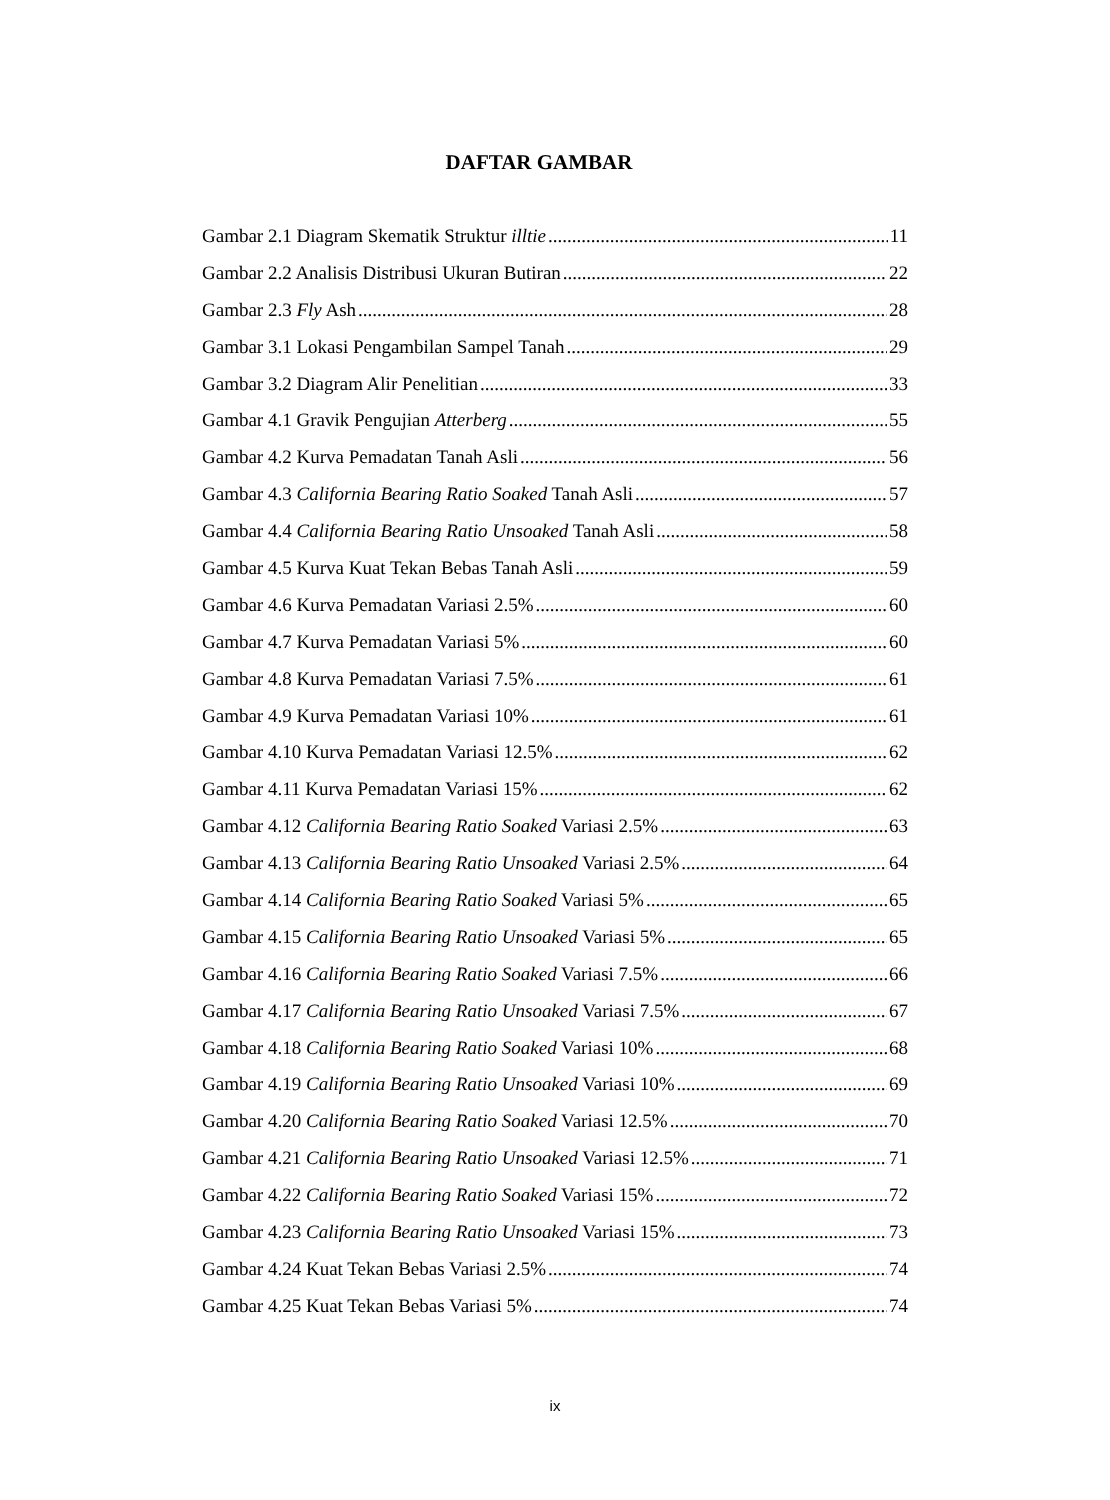DAFTAR GAMBAR
Gambar 2.1 Diagram Skematik Struktur illtie 11
Gambar 2.2 Analisis Distribusi Ukuran Butiran 22
Gambar 2.3 Fly Ash 28
Gambar 3.1 Lokasi Pengambilan Sampel Tanah 29
Gambar 3.2 Diagram Alir Penelitian 33
Gambar 4.1 Gravik Pengujian Atterberg 55
Gambar 4.2 Kurva Pemadatan Tanah Asli 56
Gambar 4.3 California Bearing Ratio Soaked Tanah Asli 57
Gambar 4.4 California Bearing Ratio Unsoaked Tanah Asli 58
Gambar 4.5 Kurva Kuat Tekan Bebas Tanah Asli 59
Gambar 4.6 Kurva Pemadatan Variasi 2.5% 60
Gambar 4.7 Kurva Pemadatan Variasi 5% 60
Gambar 4.8 Kurva Pemadatan Variasi 7.5% 61
Gambar 4.9 Kurva Pemadatan Variasi 10% 61
Gambar 4.10 Kurva Pemadatan Variasi 12.5% 62
Gambar 4.11 Kurva Pemadatan Variasi 15% 62
Gambar 4.12 California Bearing Ratio Soaked Variasi 2.5% 63
Gambar 4.13 California Bearing Ratio Unsoaked Variasi 2.5% 64
Gambar 4.14 California Bearing Ratio Soaked Variasi 5% 65
Gambar 4.15 California Bearing Ratio Unsoaked Variasi 5% 65
Gambar 4.16 California Bearing Ratio Soaked Variasi 7.5% 66
Gambar 4.17 California Bearing Ratio Unsoaked Variasi 7.5% 67
Gambar 4.18 California Bearing Ratio Soaked Variasi 10% 68
Gambar 4.19 California Bearing Ratio Unsoaked Variasi 10% 69
Gambar 4.20 California Bearing Ratio Soaked Variasi 12.5% 70
Gambar 4.21 California Bearing Ratio Unsoaked Variasi 12.5% 71
Gambar 4.22 California Bearing Ratio Soaked Variasi 15% 72
Gambar 4.23 California Bearing Ratio Unsoaked Variasi 15% 73
Gambar 4.24 Kuat Tekan Bebas Variasi 2.5% 74
Gambar 4.25 Kuat Tekan Bebas Variasi 5% 74
ix